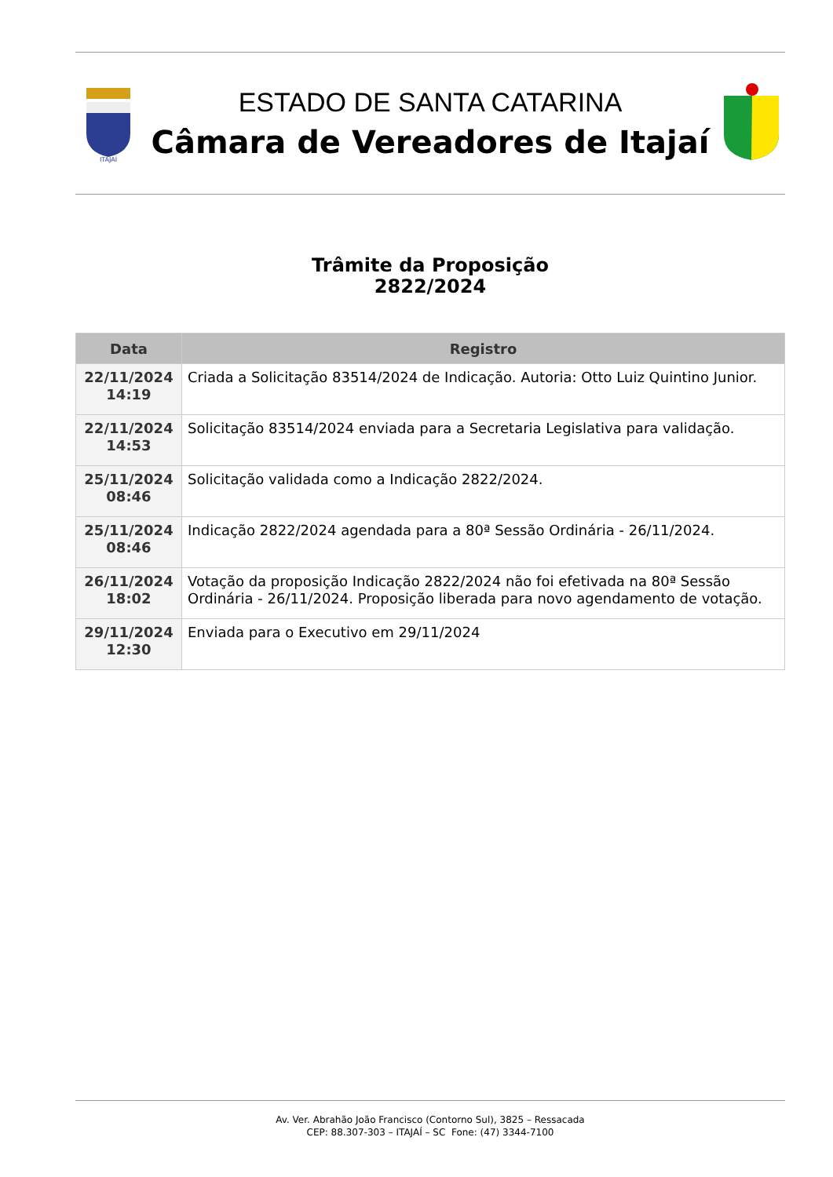ITAJAÍ
ESTADO DE SANTA CATARINA
Câmara de Vereadores de Itajaí
Trâmite da Proposição
2822/2024
| Data | Registro |
| --- | --- |
| 22/11/2024 14:19 | Criada a Solicitação 83514/2024 de Indicação. Autoria: Otto Luiz Quintino Junior. |
| 22/11/2024 14:53 | Solicitação 83514/2024 enviada para a Secretaria Legislativa para validação. |
| 25/11/2024 08:46 | Solicitação validada como a Indicação 2822/2024. |
| 25/11/2024 08:46 | Indicação 2822/2024 agendada para a 80ª Sessão Ordinária - 26/11/2024. |
| 26/11/2024 18:02 | Votação da proposição Indicação 2822/2024 não foi efetivada na 80ª Sessão Ordinária - 26/11/2024. Proposição liberada para novo agendamento de votação. |
| 29/11/2024 12:30 | Enviada para o Executivo em 29/11/2024 |
Av. Ver. Abrahão João Francisco (Contorno Sul), 3825 – Ressacada
CEP: 88.307-303 – ITAJAÍ – SC Fone: (47) 3344-7100